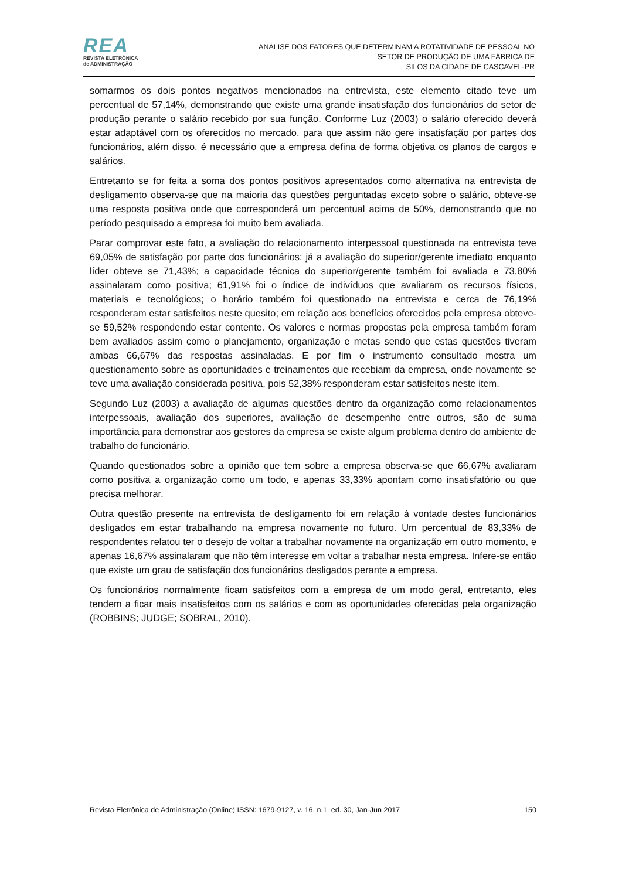REA
REVISTA ELETRÔNICA
de ADMINISTRAÇÃO
ANÁLISE DOS FATORES QUE DETERMINAM A ROTATIVIDADE DE PESSOAL NO
SETOR DE PRODUÇÃO DE UMA FÁBRICA DE
SILOS DA CIDADE DE CASCAVEL-PR
somarmos os dois pontos negativos mencionados na entrevista, este elemento citado teve um percentual de 57,14%, demonstrando que existe uma grande insatisfação dos funcionários do setor de produção perante o salário recebido por sua função. Conforme Luz (2003) o salário oferecido deverá estar adaptável com os oferecidos no mercado, para que assim não gere insatisfação por partes dos funcionários, além disso, é necessário que a empresa defina de forma objetiva os planos de cargos e salários.
Entretanto se for feita a soma dos pontos positivos apresentados como alternativa na entrevista de desligamento observa-se que na maioria das questões perguntadas exceto sobre o salário, obteve-se uma resposta positiva onde que corresponderá um percentual acima de 50%, demonstrando que no período pesquisado a empresa foi muito bem avaliada.
Parar comprovar este fato, a avaliação do relacionamento interpessoal questionada na entrevista teve 69,05% de satisfação por parte dos funcionários; já a avaliação do superior/gerente imediato enquanto líder obteve se 71,43%; a capacidade técnica do superior/gerente também foi avaliada e 73,80% assinalaram como positiva; 61,91% foi o índice de indivíduos que avaliaram os recursos físicos, materiais e tecnológicos; o horário também foi questionado na entrevista e cerca de 76,19% responderam estar satisfeitos neste quesito; em relação aos benefícios oferecidos pela empresa obteve-se 59,52% respondendo estar contente. Os valores e normas propostas pela empresa também foram bem avaliados assim como o planejamento, organização e metas sendo que estas questões tiveram ambas 66,67% das respostas assinaladas. E por fim o instrumento consultado mostra um questionamento sobre as oportunidades e treinamentos que recebiam da empresa, onde novamente se teve uma avaliação considerada positiva, pois 52,38% responderam estar satisfeitos neste item.
Segundo Luz (2003) a avaliação de algumas questões dentro da organização como relacionamentos interpessoais, avaliação dos superiores, avaliação de desempenho entre outros, são de suma importância para demonstrar aos gestores da empresa se existe algum problema dentro do ambiente de trabalho do funcionário.
Quando questionados sobre a opinião que tem sobre a empresa observa-se que 66,67% avaliaram como positiva a organização como um todo, e apenas 33,33% apontam como insatisfatório ou que precisa melhorar.
Outra questão presente na entrevista de desligamento foi em relação à vontade destes funcionários desligados em estar trabalhando na empresa novamente no futuro. Um percentual de 83,33% de respondentes relatou ter o desejo de voltar a trabalhar novamente na organização em outro momento, e apenas 16,67% assinalaram que não têm interesse em voltar a trabalhar nesta empresa. Infere-se então que existe um grau de satisfação dos funcionários desligados perante a empresa.
Os funcionários normalmente ficam satisfeitos com a empresa de um modo geral, entretanto, eles tendem a ficar mais insatisfeitos com os salários e com as oportunidades oferecidas pela organização (ROBBINS; JUDGE; SOBRAL, 2010).
Revista Eletrônica de Administração (Online) ISSN: 1679-9127, v. 16, n.1, ed. 30, Jan-Jun 2017 150